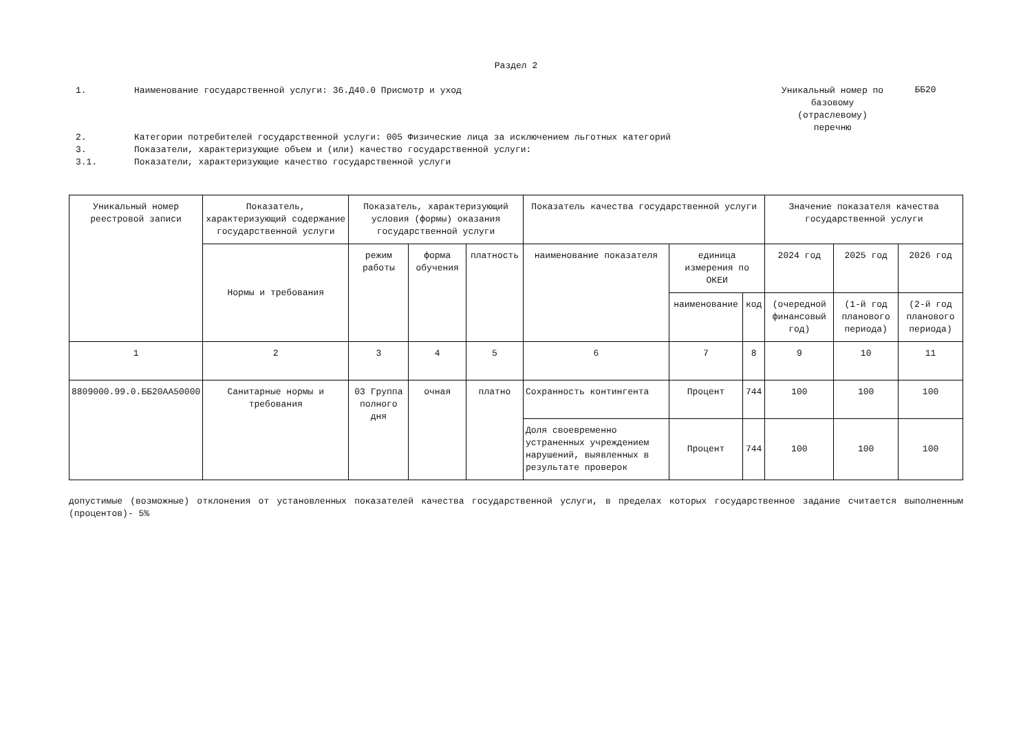Раздел 2
1. Наименование государственной услуги: 36.Д40.0 Присмотр и уход
Уникальный номер по базовому (отраслевому) перечню
ББ20
2. Категории потребителей государственной услуги: 005 Физические лица за исключением льготных категорий
3. Показатели, характеризующие объем и (или) качество государственной услуги:
3.1. Показатели, характеризующие качество государственной услуги
| Уникальный номер реестровой записи | Показатель, характеризующий содержание государственной услуги | Показатель, характеризующий условия (формы) оказания государственной услуги | | | Показатель качества государственной услуги | | | Значение показателя качества государственной услуги | | |
| --- | --- | --- | --- | --- | --- | --- | --- | --- | --- | --- |
| | Нормы и требования | режим работы | форма обучения | платность | наименование показателя | единица измерения по ОКЕИ | | 2024 год | 2025 год | 2026 год |
| | | | | | | наименование | код | (очередной финансовый год) | (1-й год планового периода) | (2-й год планового периода) |
| 1 | 2 | 3 | 4 | 5 | 6 | 7 | 8 | 9 | 10 | 11 |
| 8809000.99.0.ББ20АА50000 | Санитарные нормы и требования | 03 Группа полного дня | очная | платно | Сохранность контингента | Процент | 744 | 100 | 100 | 100 |
| | | | | | Доля своевременно устраненных учреждением нарушений, выявленных в результате проверок | Процент | 744 | 100 | 100 | 100 |
допустимые (возможные) отклонения от установленных показателей качества государственной услуги, в пределах которых государственное задание считается выполненным (процентов)- 5%